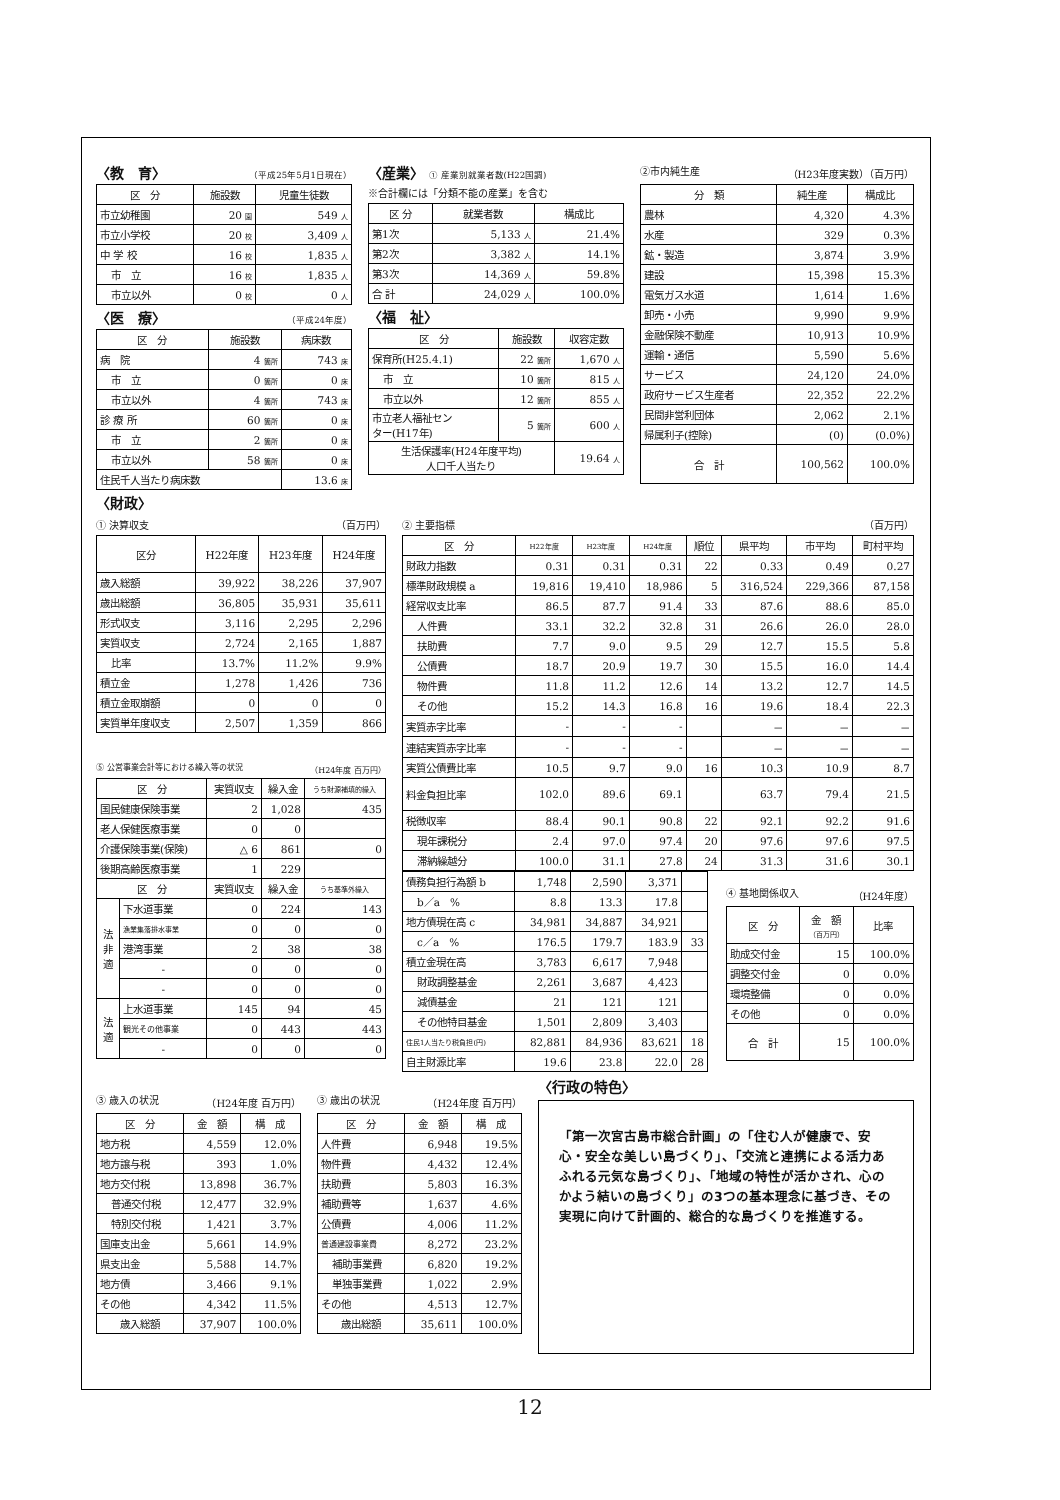〈教　育〉 （平成25年5月1日現在）
| 区 分 | 施設数 | 児童生徒数 |
| --- | --- | --- |
| 市立幼稚園 | 20 園 | 549 人 |
| 市立小学校 | 20 校 | 3,409 人 |
| 中 学 校 | 16 校 | 1,835 人 |
| 市 立 | 16 校 | 1,835 人 |
| 市立以外 | 0 校 | 0 人 |
〈医　療〉 （平成24年度）
| 区 分 | 施設数 | 病床数 |
| --- | --- | --- |
| 病 院 | 4 箇所 | 743 床 |
| 市 立 | 0 箇所 | 0 床 |
| 市立以外 | 4 箇所 | 743 床 |
| 診 療 所 | 60 箇所 | 0 床 |
| 市 立 | 2 箇所 | 0 床 |
| 市立以外 | 58 箇所 | 0 床 |
| 住民千人当たり病床数 | | 13.6 床 |
〈産業〉 ① 産業別就業者数(H22国調)
※合計欄には「分類不能の産業」を含む
| 区 分 | 就業者数 | 構成比 |
| --- | --- | --- |
| 第1次 | 5,133 人 | 21.4% |
| 第2次 | 3,382 人 | 14.1% |
| 第3次 | 14,369 人 | 59.8% |
| 合 計 | 24,029 人 | 100.0% |
〈福　祉〉
| 区 分 | 施設数 | 収容定数 |
| --- | --- | --- |
| 保育所(H25.4.1) | 22 箇所 | 1,670 人 |
| 市 立 | 10 箇所 | 815 人 |
| 市立以外 | 12 箇所 | 855 人 |
| 市立老人福祉セン ター(H17年) | 5 箇所 | 600 人 |
| 生活保護率(H24年度平均) 人口千人当たり | | 19.64 人 |
②市内純生産 （H23年度実数）（百万円）
| 分 類 | 純生産 | 構成比 |
| --- | --- | --- |
| 農林 | 4,320 | 4.3% |
| 水産 | 329 | 0.3% |
| 鉱・製造 | 3,874 | 3.9% |
| 建設 | 15,398 | 15.3% |
| 電気ガス水道 | 1,614 | 1.6% |
| 卸売・小売 | 9,990 | 9.9% |
| 金融保険不動産 | 10,913 | 10.9% |
| 運輸・通信 | 5,590 | 5.6% |
| サービス | 24,120 | 24.0% |
| 政府サービス生産者 | 22,352 | 22.2% |
| 民間非営利団体 | 2,062 | 2.1% |
| 帰属利子(控除) | (0) | (0.0%) |
| 合 計 | 100,562 | 100.0% |
〈財政〉
① 決算収支 （百万円）
| 区分 | H22年度 | H23年度 | H24年度 |
| --- | --- | --- | --- |
| 歳入総額 | 39,922 | 38,226 | 37,907 |
| 歳出総額 | 36,805 | 35,931 | 35,611 |
| 形式収支 | 3,116 | 2,295 | 2,296 |
| 実質収支 | 2,724 | 2,165 | 1,887 |
| 比率 | 13.7% | 11.2% | 9.9% |
| 積立金 | 1,278 | 1,426 | 736 |
| 積立金取崩額 | 0 | 0 | 0 |
| 実質単年度収支 | 2,507 | 1,359 | 866 |
⑤ 公営事業会計等における繰入等の状況 （H24年度 百万円）
| 区 分 | | 実質収支 | 繰入金 | うち財源補填的繰入 |
| --- | --- | --- | --- | --- |
| 国民健康保険事業 | | 2 | 1,028 | 435 |
| 老人保健医療事業 | | 0 | 0 | |
| 介護保険事業(保険) | | △ 6 | 861 | 0 |
| 後期高齢医療事業 | | 1 | 229 | |
| 区 分 | | 実質収支 | 繰入金 | うち基準外繰入 |
| 法 非 適 | 下水道事業 | 0 | 224 | 143 |
| | 漁業集落排水事業 | 0 | 0 | 0 |
| | 港湾事業 | 2 | 38 | 38 |
| | - | 0 | 0 | 0 |
| | - | 0 | 0 | 0 |
| 法 適 | 上水道事業 | 145 | 94 | 45 |
| | 観光その他事業 | 0 | 443 | 443 |
| | - | 0 | 0 | 0 |
② 主要指標 （百万円）
| 区 分 | H22年度 | H23年度 | H24年度 | 順位 | 県平均 | 市平均 | 町村平均 |
| --- | --- | --- | --- | --- | --- | --- | --- |
| 財政力指数 | 0.31 | 0.31 | 0.31 | 22 | 0.33 | 0.49 | 0.27 |
| 標準財政規模 a | 19,816 | 19,410 | 18,986 | 5 | 316,524 | 229,366 | 87,158 |
| 経常収支比率 | 86.5 | 87.7 | 91.4 | 33 | 87.6 | 88.6 | 85.0 |
| 人件費 | 33.1 | 32.2 | 32.8 | 31 | 26.6 | 26.0 | 28.0 |
| 扶助費 | 7.7 | 9.0 | 9.5 | 29 | 12.7 | 15.5 | 5.8 |
| 公債費 | 18.7 | 20.9 | 19.7 | 30 | 15.5 | 16.0 | 14.4 |
| 物件費 | 11.8 | 11.2 | 12.6 | 14 | 13.2 | 12.7 | 14.5 |
| その他 | 15.2 | 14.3 | 16.8 | 16 | 19.6 | 18.4 | 22.3 |
| 実質赤字比率 | - | - | - | | － | － | － |
| 連結実質赤字比率 | - | - | - | | － | － | － |
| 実質公債費比率 | 10.5 | 9.7 | 9.0 | 16 | 10.3 | 10.9 | 8.7 |
| 料金負担比率 | 102.0 | 89.6 | 69.1 | | 63.7 | 79.4 | 21.5 |
| 税徴収率 | 88.4 | 90.1 | 90.8 | 22 | 92.1 | 92.2 | 91.6 |
| 現年課税分 | 2.4 | 97.0 | 97.4 | 20 | 97.6 | 97.6 | 97.5 |
| 滞納繰越分 | 100.0 | 31.1 | 27.8 | 24 | 31.3 | 31.6 | 30.1 |
| 債務負担行為額 b | 1,748 | 2,590 | 3,371 | |
| b／a % | 8.8 | 13.3 | 17.8 | |
| 地方債現在高 c | 34,981 | 34,887 | 34,921 | |
| c／a % | 176.5 | 179.7 | 183.9 | 33 |
| 積立金現在高 | 3,783 | 6,617 | 7,948 | |
| 財政調整基金 | 2,261 | 3,687 | 4,423 | |
| 減債基金 | 21 | 121 | 121 | |
| その他特目基金 | 1,501 | 2,809 | 3,403 | |
| 住民1人当たり税負担(円) | 82,881 | 84,936 | 83,621 | 18 |
| 自主財源比率 | 19.6 | 23.8 | 22.0 | 28 |
④ 基地関係収入 （H24年度）
| 区 分 | 金 額 （百万円） | 比率 |
| --- | --- | --- |
| 助成交付金 | 15 | 100.0% |
| 調整交付金 | 0 | 0.0% |
| 環境整備 | 0 | 0.0% |
| その他 | 0 | 0.0% |
| 合 計 | 15 | 100.0% |
③ 歳入の状況 （H24年度 百万円）
| 区 分 | 金 額 | 構 成 |
| --- | --- | --- |
| 地方税 | 4,559 | 12.0% |
| 地方譲与税 | 393 | 1.0% |
| 地方交付税 | 13,898 | 36.7% |
| 普通交付税 | 12,477 | 32.9% |
| 特別交付税 | 1,421 | 3.7% |
| 国庫支出金 | 5,661 | 14.9% |
| 県支出金 | 5,588 | 14.7% |
| 地方債 | 3,466 | 9.1% |
| その他 | 4,342 | 11.5% |
| 歳入総額 | 37,907 | 100.0% |
③ 歳出の状況 （H24年度 百万円）
| 区 分 | 金 額 | 構 成 |
| --- | --- | --- |
| 人件費 | 6,948 | 19.5% |
| 物件費 | 4,432 | 12.4% |
| 扶助費 | 5,803 | 16.3% |
| 補助費等 | 1,637 | 4.6% |
| 公債費 | 4,006 | 11.2% |
| 普通建設事業費 | 8,272 | 23.2% |
| 補助事業費 | 6,820 | 19.2% |
| 単独事業費 | 1,022 | 2.9% |
| その他 | 4,513 | 12.7% |
| 歳出総額 | 35,611 | 100.0% |
〈行政の特色〉
「第一次宮古島市総合計画」の「住む人が健康で、安心・安全な美しい島づくり」、「交流と連携による活力あふれる元気な島づくり」、「地域の特性が活かされ、心のかよう結いの島づくり」の3つの基本理念に基づき、その実現に向けて計画的、総合的な島づくりを推進する。
12